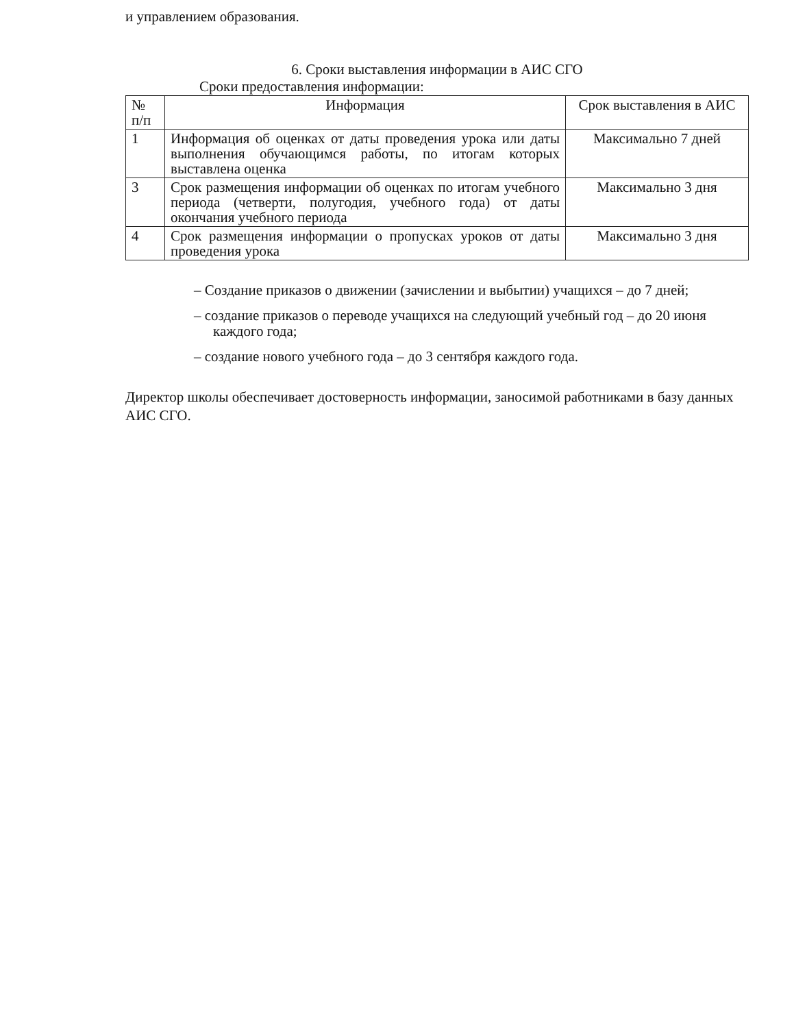и управлением образования.
6. Сроки выставления информации в АИС СГО
Сроки предоставления информации:
| № п/п | Информация | Срок выставления в АИС |
| 1 | Информация об оценках от даты проведения урока или даты выполнения обучающимся работы, по итогам которых выставлена оценка | Максимально 7 дней |
| 3 | Срок размещения информации об оценках по итогам учебного периода (четверти, полугодия, учебного года) от даты окончания учебного периода | Максимально 3 дня |
| 4 | Срок размещения информации о пропусках уроков от даты проведения урока | Максимально 3 дня |
– Создание приказов о движении (зачислении и выбытии) учащихся – до 7 дней;
– создание приказов о переводе учащихся на следующий учебный год – до 20 июня каждого года;
– создание нового учебного года – до 3 сентября каждого года.
Директор школы обеспечивает достоверность информации, заносимой работниками в базу данных АИС СГО.